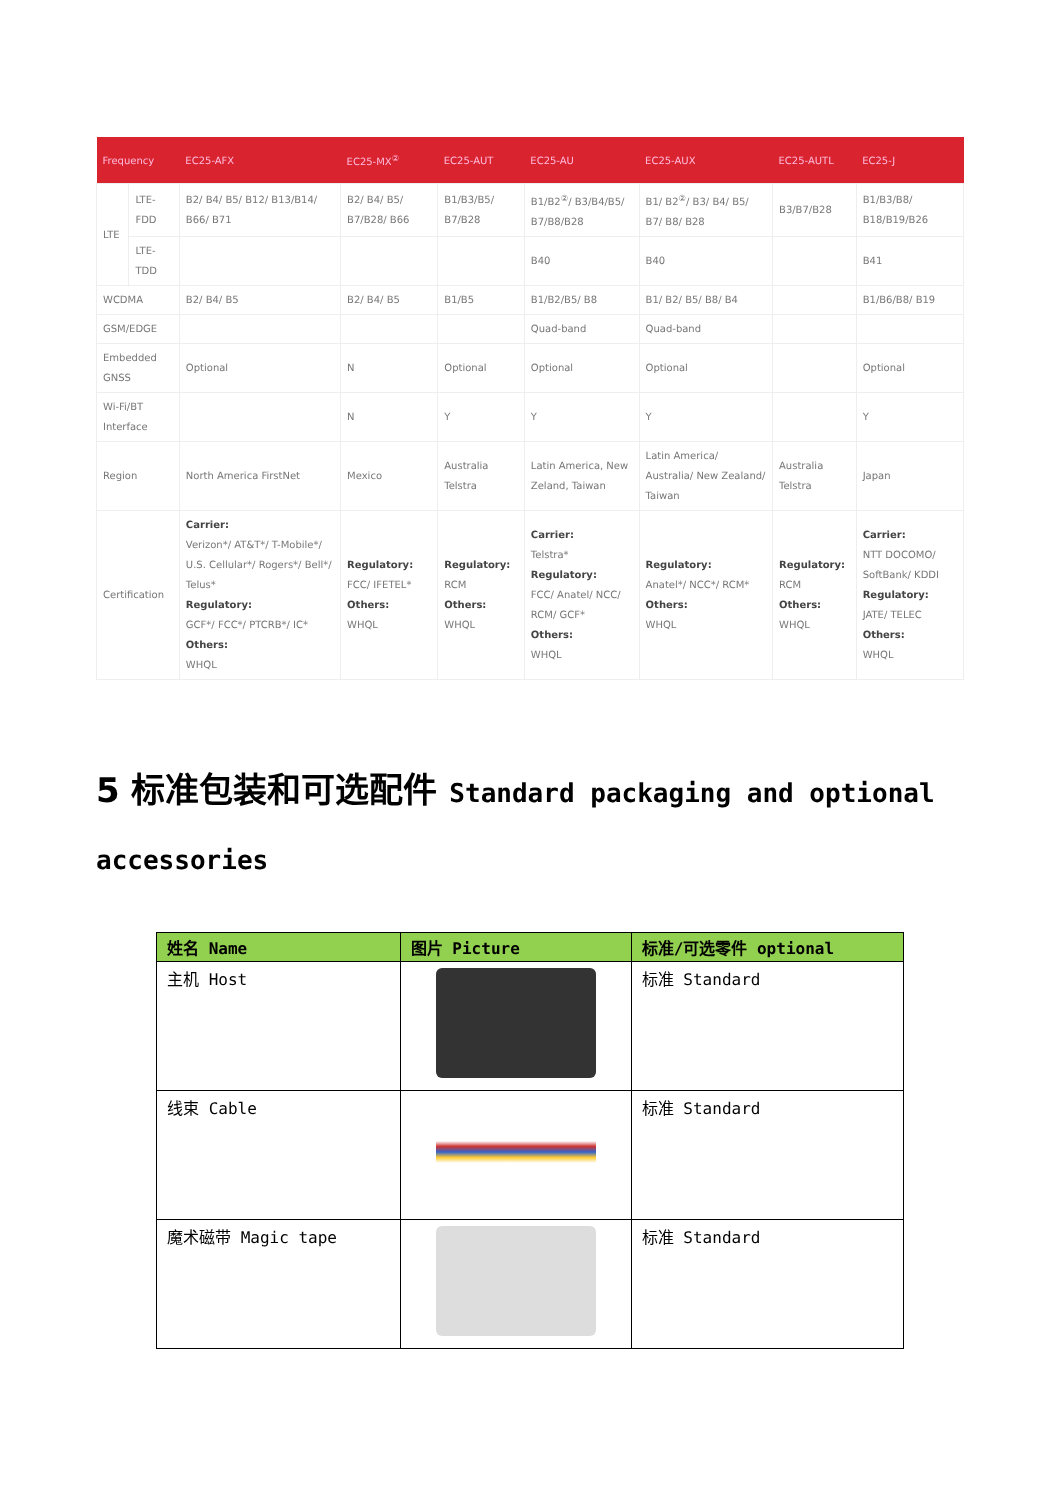| Frequency | | EC25-AFX | EC25-MX<sup>②</sup> | EC25-AUT | EC25-AU | EC25-AUX | EC25-AUTL | EC25-J |
| --- | --- | --- | --- | --- | --- | --- | --- | --- |
| LTE | LTE-FDD | B2/ B4/ B5/ B12/ B13/B14/ B66/ B71 | B2/ B4/ B5/ B7/B28/ B66 | B1/B3/B5/ B7/B28 | B1/B2<sup>②</sup>/ B3/B4/B5/ B7/B8/B28 | B1/ B2<sup>②</sup>/ B3/ B4/ B5/ B7/ B8/ B28 | B3/B7/B28 | B1/B3/B8/ B18/B19/B26 |
| | LTE-TDD | | | | B40 | B40 | | B41 |
| WCDMA | | B2/ B4/ B5 | B2/ B4/ B5 | B1/B5 | B1/B2/B5/ B8 | B1/ B2/ B5/ B8/ B4 | | B1/B6/B8/ B19 |
| GSM/EDGE | | | | | Quad-band | Quad-band | | |
| Embedded GNSS | | Optional | N | Optional | Optional | Optional | | Optional |
| Wi-Fi/BT Interface | | | N | Y | Y | Y | | Y |
| Region | | North America FirstNet | Mexico | Australia Telstra | Latin America, New Zeland, Taiwan | Latin America/ Australia/ New Zealand/ Taiwan | Australia Telstra | Japan |
| Certification | | Carrier: Verizon*/ AT&T*/ T-Mobile*/ U.S. Cellular*/ Rogers*/ Bell*/ Telus* Regulatory: GCF*/ FCC*/ PTCRB*/ IC* Others: WHQL | Regulatory: FCC/ IFETEL* Others: WHQL | Regulatory: RCM Others: WHQL | Carrier: Telstra* Regulatory: FCC/ Anatel/ NCC/ RCM/ GCF* Others: WHQL | Regulatory: Anatel*/ NCC*/ RCM* Others: WHQL | Regulatory: RCM Others: WHQL | Carrier: NTT DOCOMO/ SoftBank/ KDDI Regulatory: JATE/ TELEC Others: WHQL |
5 标准包装和可选配件 Standard packaging and optional accessories
| 姓名 Name | 图片 Picture | 标准/可选零件 optional |
| --- | --- | --- |
| 主机 Host | | 标准 Standard |
| 线束 Cable | | 标准 Standard |
| 魔术磁带 Magic tape | | 标准 Standard |